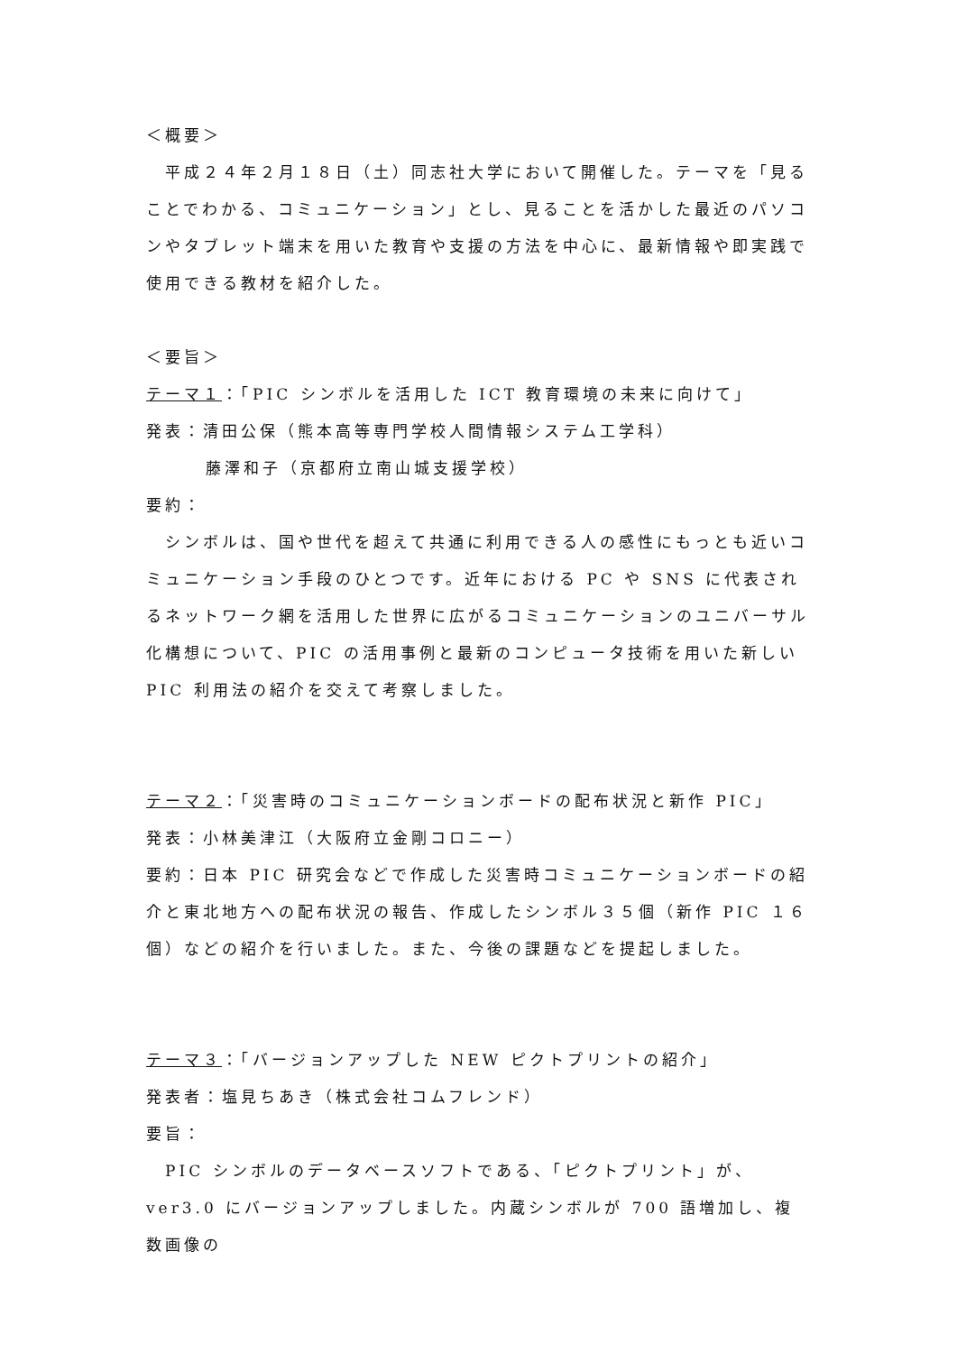＜概要＞
　平成２４年２月１８日（土）同志社大学において開催した。テーマを「見ることでわかる、コミュニケーション」とし、見ることを活かした最近のパソコンやタブレット端末を用いた教育や支援の方法を中心に、最新情報や即実践で使用できる教材を紹介した。
＜要旨＞
テーマ１：「PIC シンボルを活用した ICT 教育環境の未来に向けて」
発表：清田公保（熊本高等専門学校人間情報システム工学科）
藤澤和子（京都府立南山城支援学校）
要約：
　シンボルは、国や世代を超えて共通に利用できる人の感性にもっとも近いコミュニケーション手段のひとつです。近年における PC や SNS に代表されるネットワーク網を活用した世界に広がるコミュニケーションのユニバーサル化構想について、PIC の活用事例と最新のコンピュータ技術を用いた新しい PIC 利用法の紹介を交えて考察しました。
テーマ２：「災害時のコミュニケーションボードの配布状況と新作 PIC」
発表：小林美津江（大阪府立金剛コロニー）
要約：日本 PIC 研究会などで作成した災害時コミュニケーションボードの紹介と東北地方への配布状況の報告、作成したシンボル３５個（新作 PIC １６個）などの紹介を行いました。また、今後の課題などを提起しました。
テーマ３：「バージョンアップした NEW ピクトプリントの紹介」
発表者：塩見ちあき（株式会社コムフレンド）
要旨：
　PIC シンボルのデータベースソフトである、「ピクトプリント」が、ver3.0 にバージョンアップしました。内蔵シンボルが 700 語増加し、複数画像の